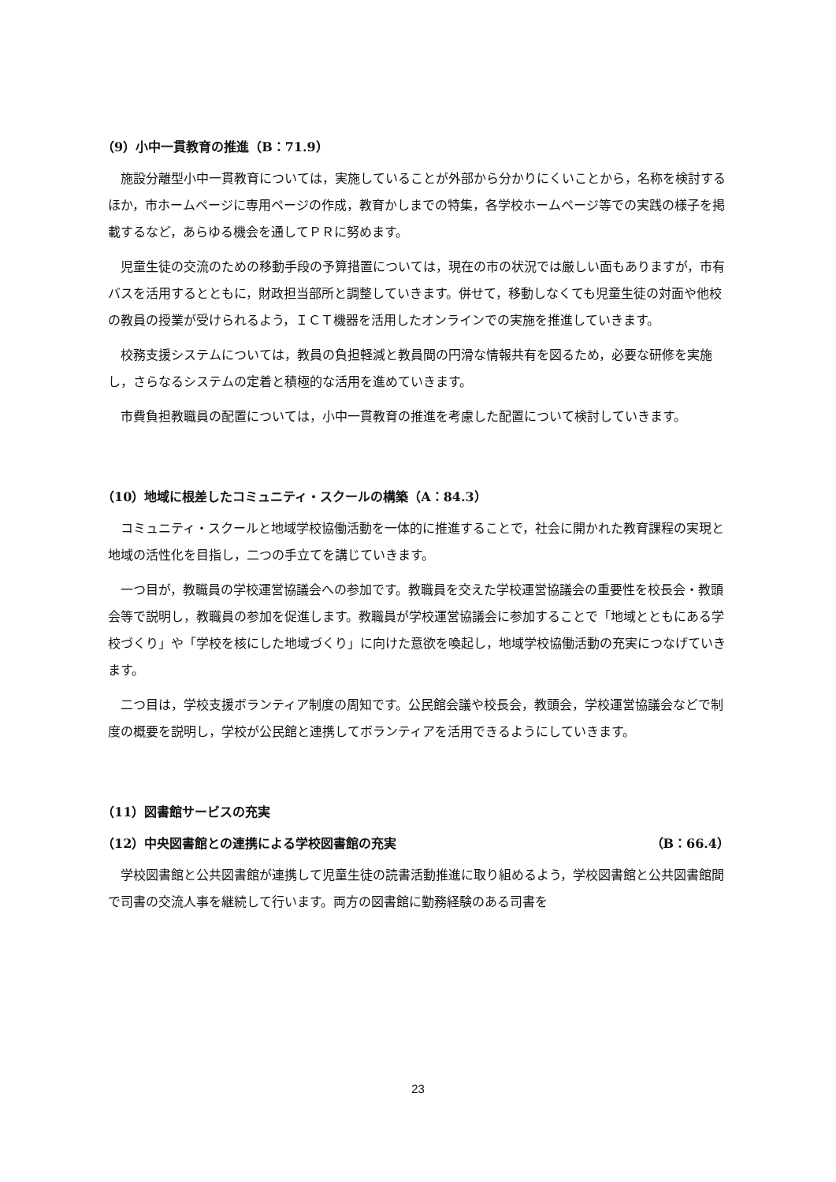（9）小中一貫教育の推進（B：71.9）
施設分離型小中一貫教育については，実施していることが外部から分かりにくいことから，名称を検討するほか，市ホームページに専用ページの作成，教育かしまでの特集，各学校ホームページ等での実践の様子を掲載するなど，あらゆる機会を通してＰＲに努めます。
児童生徒の交流のための移動手段の予算措置については，現在の市の状況では厳しい面もありますが，市有バスを活用するとともに，財政担当部所と調整していきます。併せて，移動しなくても児童生徒の対面や他校の教員の授業が受けられるよう，ＩＣＴ機器を活用したオンラインでの実施を推進していきます。
校務支援システムについては，教員の負担軽減と教員間の円滑な情報共有を図るため，必要な研修を実施し，さらなるシステムの定着と積極的な活用を進めていきます。
市費負担教職員の配置については，小中一貫教育の推進を考慮した配置について検討していきます。
（10）地域に根差したコミュニティ・スクールの構築（A：84.3）
コミュニティ・スクールと地域学校協働活動を一体的に推進することで，社会に開かれた教育課程の実現と地域の活性化を目指し，二つの手立てを講じていきます。
一つ目が，教職員の学校運営協議会への参加です。教職員を交えた学校運営協議会の重要性を校長会・教頭会等で説明し，教職員の参加を促進します。教職員が学校運営協議会に参加することで「地域とともにある学校づくり」や「学校を核にした地域づくり」に向けた意欲を喚起し，地域学校協働活動の充実につなげていきます。
二つ目は，学校支援ボランティア制度の周知です。公民館会議や校長会，教頭会，学校運営協議会などで制度の概要を説明し，学校が公民館と連携してボランティアを活用できるようにしていきます。
（11）図書館サービスの充実
（12）中央図書館との連携による学校図書館の充実 （B：66.4）
学校図書館と公共図書館が連携して児童生徒の読書活動推進に取り組めるよう，学校図書館と公共図書館間で司書の交流人事を継続して行います。両方の図書館に勤務経験のある司書を
23